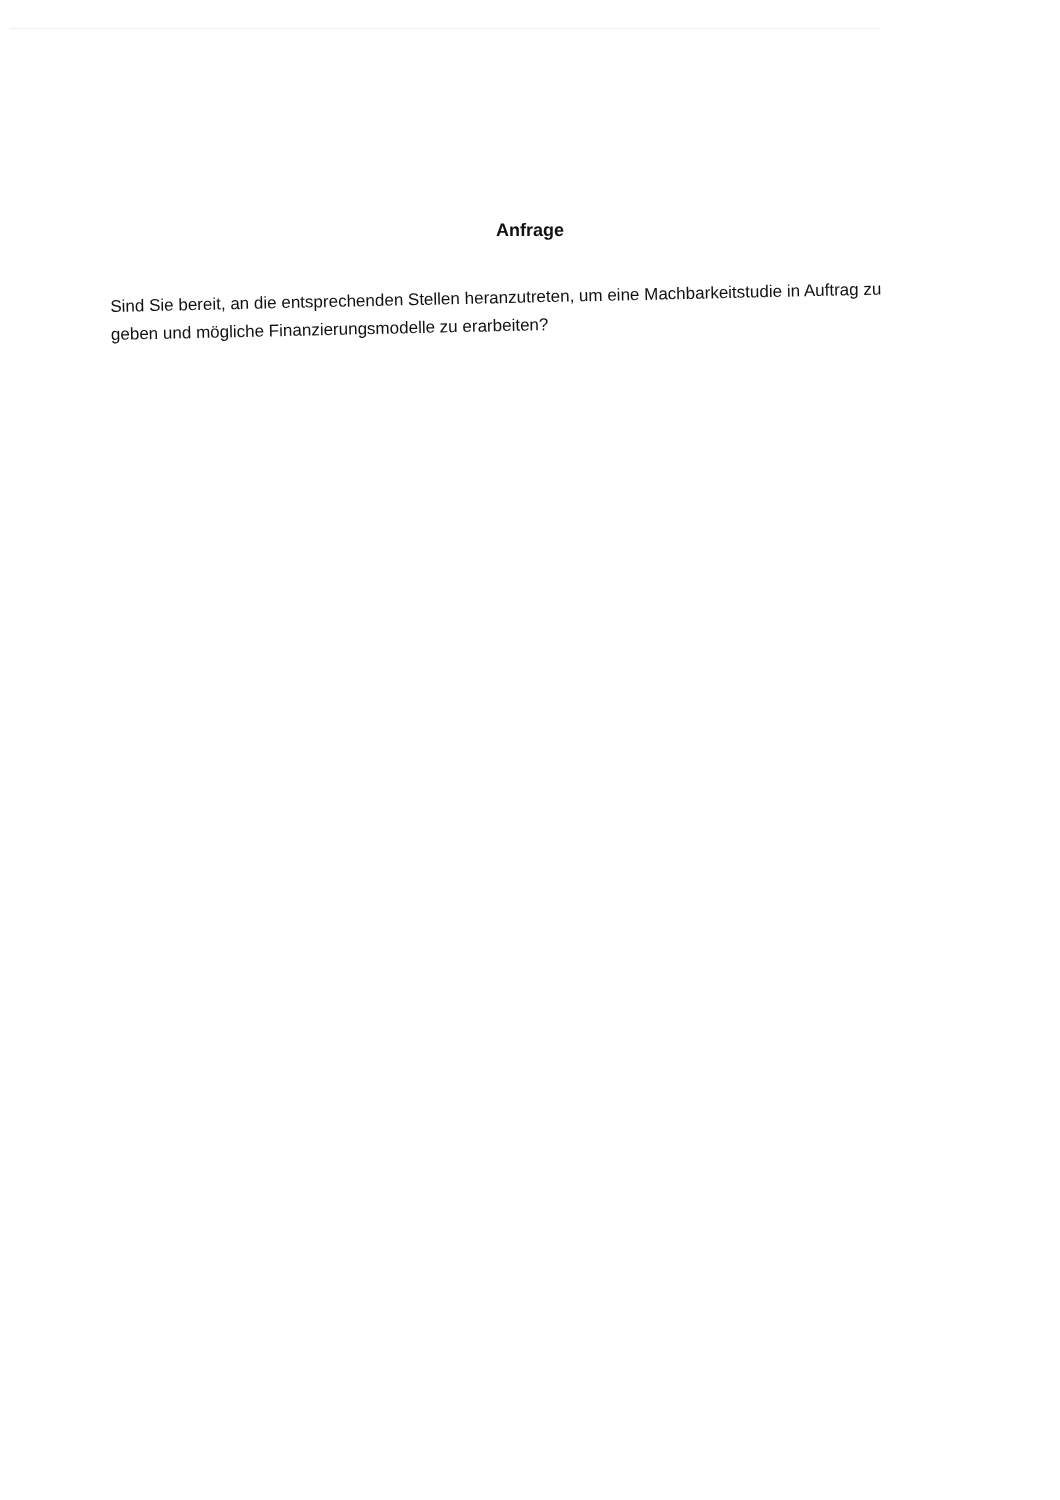Anfrage
Sind Sie bereit, an die entsprechenden Stellen heranzutreten, um eine Machbarkeitstudie in Auftrag zu geben und mögliche Finanzierungsmodelle zu erarbeiten?